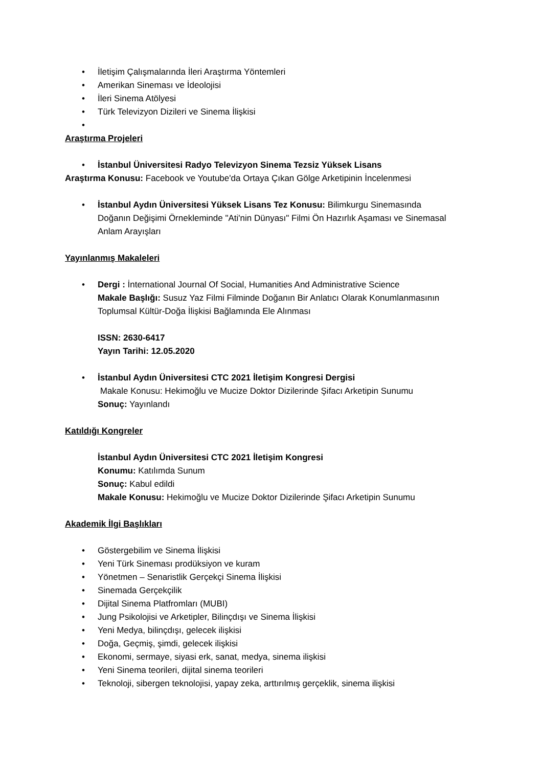• İletişim Çalışmalarında İleri Araştırma Yöntemleri
• Amerikan Sineması ve İdeolojisi
• İleri Sinema Atölyesi
• Türk Televizyon Dizileri ve Sinema İlişkisi
•
Araştırma Projeleri
• İstanbul Üniversitesi Radyo Televizyon Sinema Tezsiz Yüksek Lisans
Araştırma Konusu: Facebook ve Youtube'da Ortaya Çıkan Gölge Arketipinin İncelenmesi
• İstanbul Aydın Üniversitesi Yüksek Lisans Tez Konusu: Bilimkurgu Sinemasında Doğanın Değişimi Örnekleminde "Ati'nin Dünyası" Filmi Ön Hazırlık Aşaması ve Sinemasal Anlam Arayışları
Yayınlanmış Makaleleri
• Dergi : İnternational Journal Of Social, Humanities And Administrative Science
Makale Başlığı: Susuz Yaz Filmi Filminde Doğanın Bir Anlatıcı Olarak Konumlanmasının Toplumsal Kültür-Doğa İlişkisi Bağlamında Ele Alınması
ISSN: 2630-6417
Yayın Tarihi: 12.05.2020
• İstanbul Aydın Üniversitesi CTC 2021 İletişim Kongresi Dergisi
Makale Konusu: Hekimoğlu ve Mucize Doktor Dizilerinde Şifacı Arketipin Sunumu
Sonuç: Yayınlandı
Katıldığı Kongreler
İstanbul Aydın Üniversitesi CTC 2021 İletişim Kongresi
Konumu: Katılımda Sunum
Sonuç: Kabul edildi
Makale Konusu: Hekimoğlu ve Mucize Doktor Dizilerinde Şifacı Arketipin Sunumu
Akademik İlgi Başlıkları
• Göstergebilim ve Sinema İlişkisi
• Yeni Türk Sineması prodüksiyon ve kuram
• Yönetmen – Senaristlik Gerçekçi Sinema İlişkisi
• Sinemada Gerçekçilik
• Dijital Sinema Platfromları (MUBI)
• Jung Psikolojisi ve Arketipler, Bilinçdışı ve Sinema İlişkisi
• Yeni Medya, bilinçdışı, gelecek ilişkisi
• Doğa, Geçmiş, şimdi, gelecek ilişkisi
• Ekonomi, sermaye, siyasi erk, sanat, medya, sinema ilişkisi
• Yeni Sinema teorileri, dijital sinema teorileri
• Teknoloji, sibergen teknolojisi, yapay zeka, arttırılmış gerçeklik, sinema ilişkisi